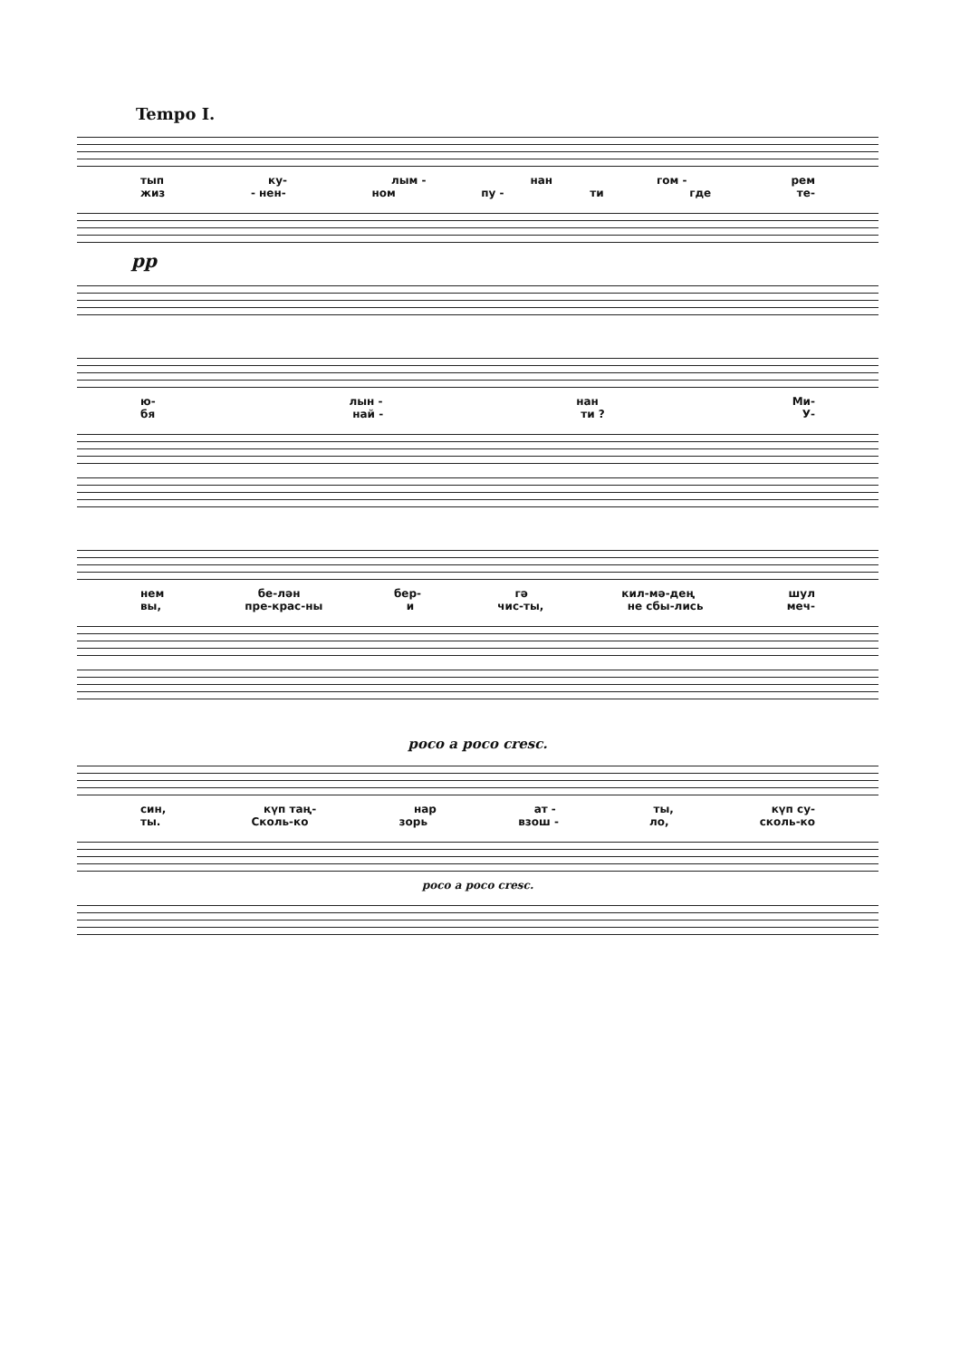Tempo I.
тып ку- лым - нан гом - рем
жиз - нен- ном пу - ти где те-
pp
ю- лын - нан Ми-
бя най - ти ? У-
нем бе-лән бер- гә кил-мә-дең шул
вы, пре-крас-ны и чис-ты, не сбы-лись меч-
poco a poco cresc.
син, күп таң- нар ат - ты, күп су-
ты. Сколь-ко зорь взош - ло, сколь-ко
poco a poco cresc.